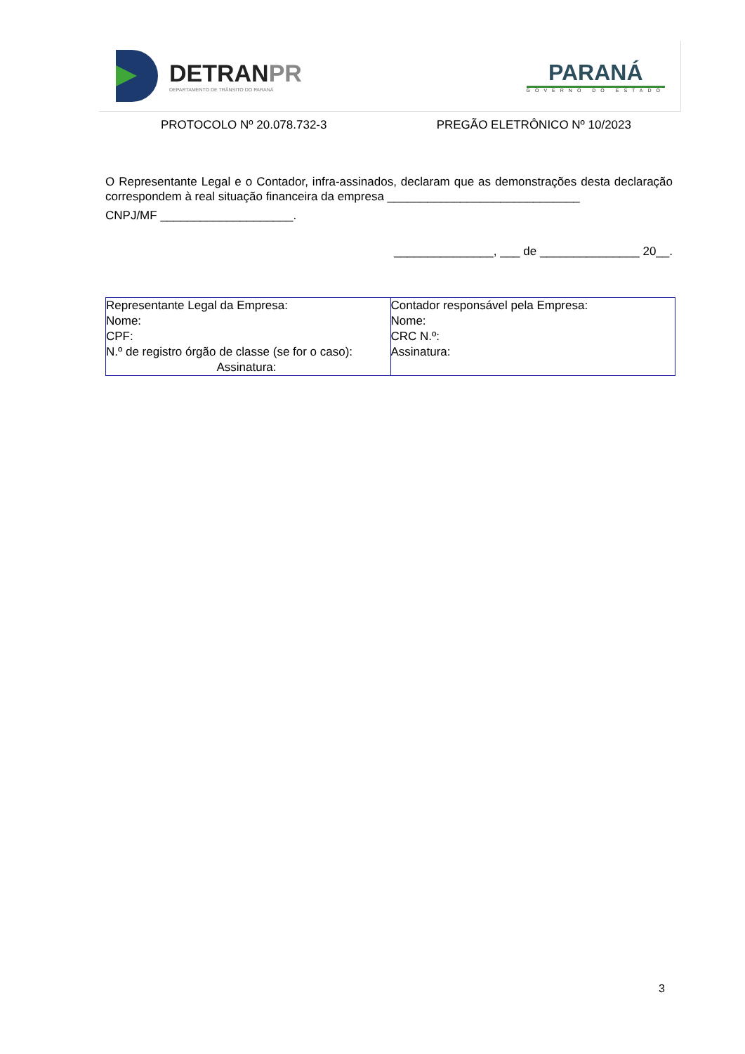DETRAN PR
DEPARTAMENTO DE TRÂNSITO DO PARANÁ
PARANÁ
GOVERNO DO ESTADO
PROTOCOLO Nº 20.078.732-3 PREGÃO ELETRÔNICO Nº 10/2023
O Representante Legal e o Contador, infra-assinados, declaram que as demonstrações desta declaração correspondem à real situação financeira da empresa _____________________________
CNPJ/MF ____________________.
_______________, ___ de _______________ 20__.
| Representante Legal da Empresa: Nome: CPF: N.º de registro órgão de classe (se for o caso): Assinatura: | Contador responsável pela Empresa: Nome: CRC N.º: Assinatura: |
3